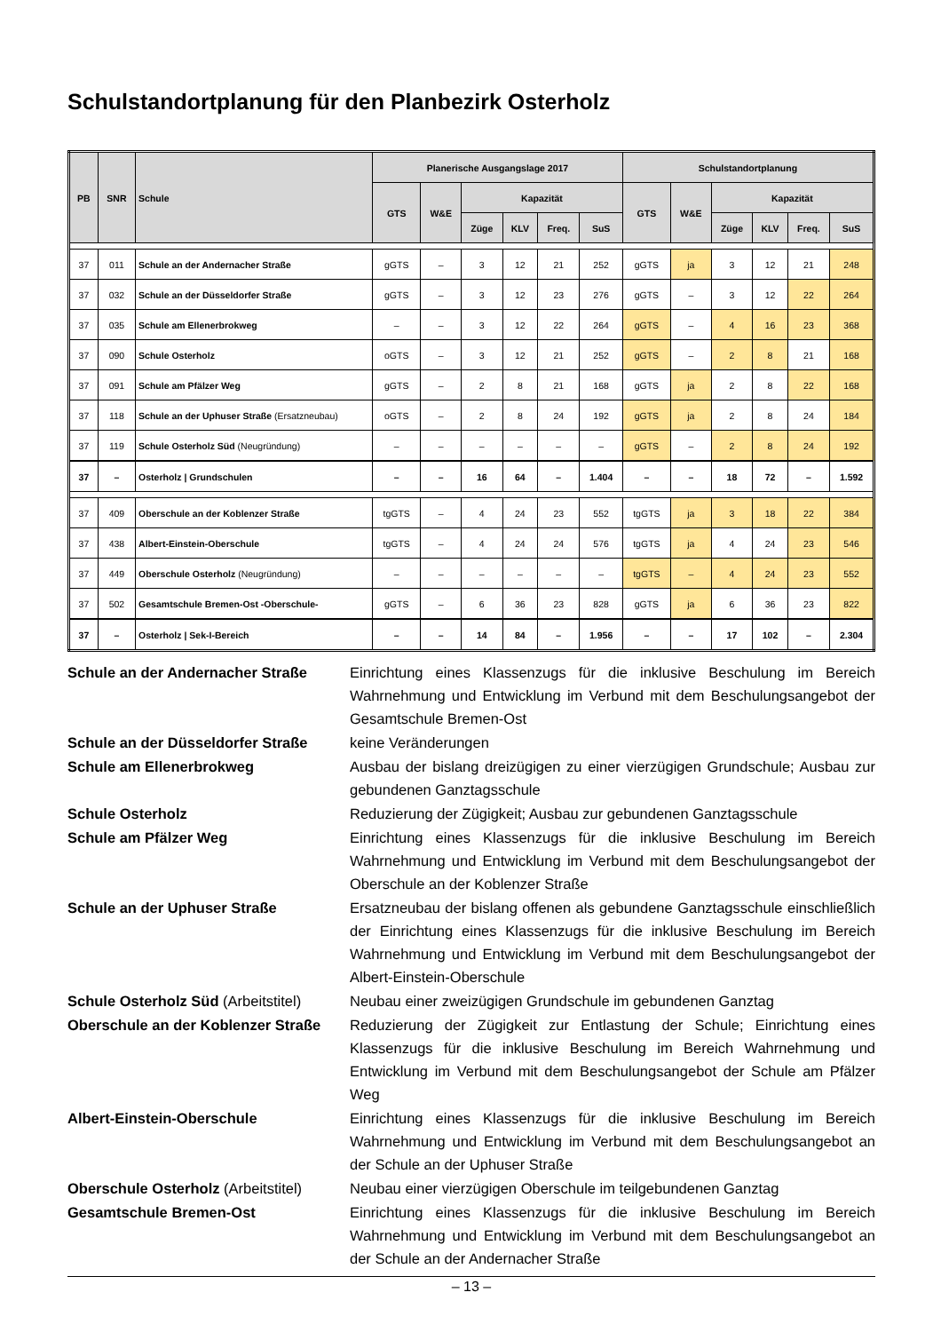Schulstandortplanung für den Planbezirk Osterholz
| PB | SNR | Schule | Planerische Ausgangslage 2017 | | | | | | Schulstandortplanung | | | | | |
| --- | --- | --- | --- | --- | --- | --- | --- | --- | --- | --- | --- | --- | --- | --- |
| | | | GTS | W&E | Kapazität | | | | GTS | W&E | Kapazität | | | |
| | | | | | Züge | KLV | Freq. | SuS | | | Züge | KLV | Freq. | SuS |
| 37 | 011 | Schule an der Andernacher Straße | gGTS | – | 3 | 12 | 21 | 252 | gGTS | ja | 3 | 12 | 21 | 248 |
| 37 | 032 | Schule an der Düsseldorfer Straße | gGTS | – | 3 | 12 | 23 | 276 | gGTS | – | 3 | 12 | 22 | 264 |
| 37 | 035 | Schule am Ellenerbrokweg | – | – | 3 | 12 | 22 | 264 | gGTS | – | 4 | 16 | 23 | 368 |
| 37 | 090 | Schule Osterholz | oGTS | – | 3 | 12 | 21 | 252 | gGTS | – | 2 | 8 | 21 | 168 |
| 37 | 091 | Schule am Pfälzer Weg | gGTS | – | 2 | 8 | 21 | 168 | gGTS | ja | 2 | 8 | 22 | 168 |
| 37 | 118 | Schule an der Uphuser Straße (Ersatzneubau) | oGTS | – | 2 | 8 | 24 | 192 | gGTS | ja | 2 | 8 | 24 | 184 |
| 37 | 119 | Schule Osterholz Süd (Neugründung) | – | – | – | – | – | – | gGTS | – | 2 | 8 | 24 | 192 |
| 37 | – | Osterholz / Grundschulen | – | – | 16 | 64 | – | 1.404 | – | – | 18 | 72 | – | 1.592 |
| 37 | 409 | Oberschule an der Koblenzer Straße | tgGTS | – | 4 | 24 | 23 | 552 | tgGTS | ja | 3 | 18 | 22 | 384 |
| 37 | 438 | Albert-Einstein-Oberschule | tgGTS | – | 4 | 24 | 24 | 576 | tgGTS | ja | 4 | 24 | 23 | 546 |
| 37 | 449 | Oberschule Osterholz (Neugründung) | – | – | – | – | – | – | tgGTS | – | 4 | 24 | 23 | 552 |
| 37 | 502 | Gesamtschule Bremen-Ost -Oberschule- | gGTS | – | 6 | 36 | 23 | 828 | gGTS | ja | 6 | 36 | 23 | 822 |
| 37 | – | Osterholz / Sek-I-Bereich | – | – | 14 | 84 | – | 1.956 | – | – | 17 | 102 | – | 2.304 |
Schule an der Andernacher Straße
Einrichtung eines Klassenzugs für die inklusive Beschulung im Bereich Wahrnehmung und Entwicklung im Verbund mit dem Beschulungsangebot der Gesamtschule Bremen-Ost
Schule an der Düsseldorfer Straße
keine Veränderungen
Schule am Ellenerbrokweg
Ausbau der bislang dreizügigen zu einer vierzügigen Grundschule; Ausbau zur gebundenen Ganztagsschule
Schule Osterholz
Reduzierung der Zügigkeit; Ausbau zur gebundenen Ganztagsschule
Schule am Pfälzer Weg
Einrichtung eines Klassenzugs für die inklusive Beschulung im Bereich Wahrnehmung und Entwicklung im Verbund mit dem Beschulungsangebot der Oberschule an der Koblenzer Straße
Schule an der Uphuser Straße
Ersatzneubau der bislang offenen als gebundene Ganztagsschule einschließlich der Einrichtung eines Klassenzugs für die inklusive Beschulung im Bereich Wahrnehmung und Entwicklung im Verbund mit dem Beschulungsangebot der Albert-Einstein-Oberschule
Schule Osterholz Süd (Arbeitstitel)
Neubau einer zweizügigen Grundschule im gebundenen Ganztag
Oberschule an der Koblenzer Straße
Reduzierung der Zügigkeit zur Entlastung der Schule; Einrichtung eines Klassenzugs für die inklusive Beschulung im Bereich Wahrnehmung und Entwicklung im Verbund mit dem Beschulungsangebot der Schule am Pfälzer Weg
Albert-Einstein-Oberschule
Einrichtung eines Klassenzugs für die inklusive Beschulung im Bereich Wahrnehmung und Entwicklung im Verbund mit dem Beschulungsangebot an der Schule an der Uphuser Straße
Oberschule Osterholz (Arbeitstitel)
Neubau einer vierzügigen Oberschule im teilgebundenen Ganztag
Gesamtschule Bremen-Ost
Einrichtung eines Klassenzugs für die inklusive Beschulung im Bereich Wahrnehmung und Entwicklung im Verbund mit dem Beschulungsangebot an der Schule an der Andernacher Straße
– 13 –